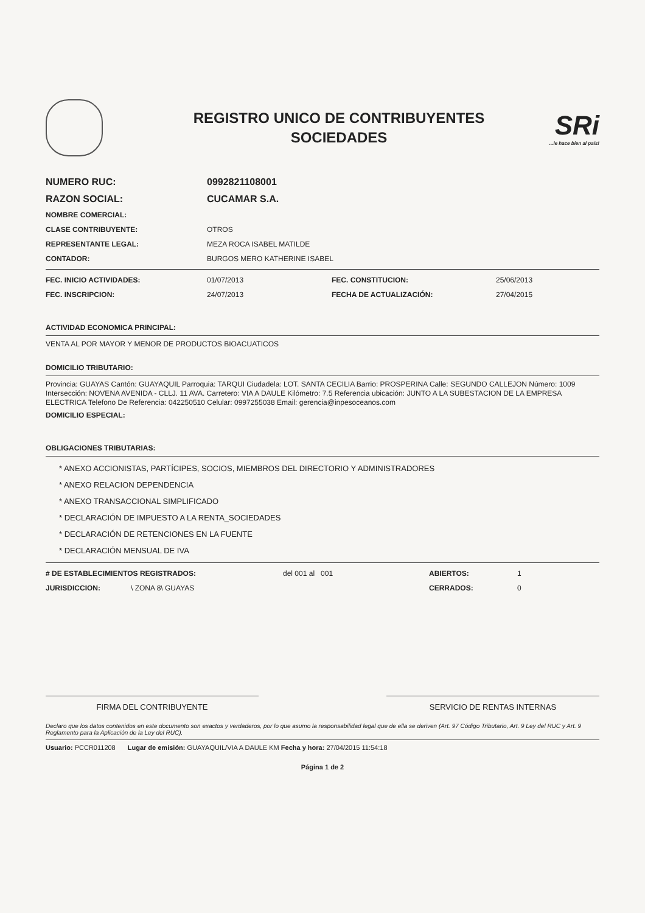REGISTRO UNICO DE CONTRIBUYENTES
SOCIEDADES
SRi...le hace bien al país!
NUMERO RUC: 0992821108001
RAZON SOCIAL: CUCAMAR S.A.
NOMBRE COMERCIAL:
CLASE CONTRIBUYENTE: OTROS
REPRESENTANTE LEGAL: MEZA ROCA ISABEL MATILDE
CONTADOR: BURGOS MERO KATHERINE ISABEL
FEC. INICIO ACTIVIDADES: 01/07/2013 FEC. CONSTITUCION: 25/06/2013
FEC. INSCRIPCION: 24/07/2013 FECHA DE ACTUALIZACIÓN: 27/04/2015
ACTIVIDAD ECONOMICA PRINCIPAL:
VENTA AL POR MAYOR Y MENOR DE PRODUCTOS BIOACUATICOS
DOMICILIO TRIBUTARIO:
Provincia: GUAYAS Cantón: GUAYAQUIL Parroquia: TARQUI Ciudadela: LOT. SANTA CECILIA Barrio: PROSPERINA Calle: SEGUNDO CALLEJON Número: 1009 Intersección: NOVENA AVENIDA - CLLJ. 11 AVA. Carretero: VIA A DAULE Kilómetro: 7.5 Referencia ubicación: JUNTO A LA SUBESTACION DE LA EMPRESA ELECTRICA Telefono De Referencia: 042250510 Celular: 0997255038 Email: gerencia@inpesoceanos.com
DOMICILIO ESPECIAL:
OBLIGACIONES TRIBUTARIAS:
* ANEXO ACCIONISTAS, PARTÍCIPES, SOCIOS, MIEMBROS DEL DIRECTORIO Y ADMINISTRADORES
* ANEXO RELACION DEPENDENCIA
* ANEXO TRANSACCIONAL SIMPLIFICADO
* DECLARACIÓN DE IMPUESTO A LA RENTA_SOCIEDADES
* DECLARACIÓN DE RETENCIONES EN LA FUENTE
* DECLARACIÓN MENSUAL DE IVA
# DE ESTABLECIMIENTOS REGISTRADOS: del 001 al 001 ABIERTOS: 1
JURISDICCION: \ ZONA 8\ GUAYAS CERRADOS: 0
FIRMA DEL CONTRIBUYENTE SERVICIO DE RENTAS INTERNAS
Declaro que los datos contenidos en este documento son exactos y verdaderos, por lo que asumo la responsabilidad legal que de ella se deriven (Art. 97 Código Tributario, Art. 9 Ley del RUC y Art. 9 Reglamento para la Aplicación de la Ley del RUC).
Usuario: PCCR011208 Lugar de emisión: GUAYAQUIL/VIA A DAULE KM Fecha y hora: 27/04/2015 11:54:18
Página 1 de 2